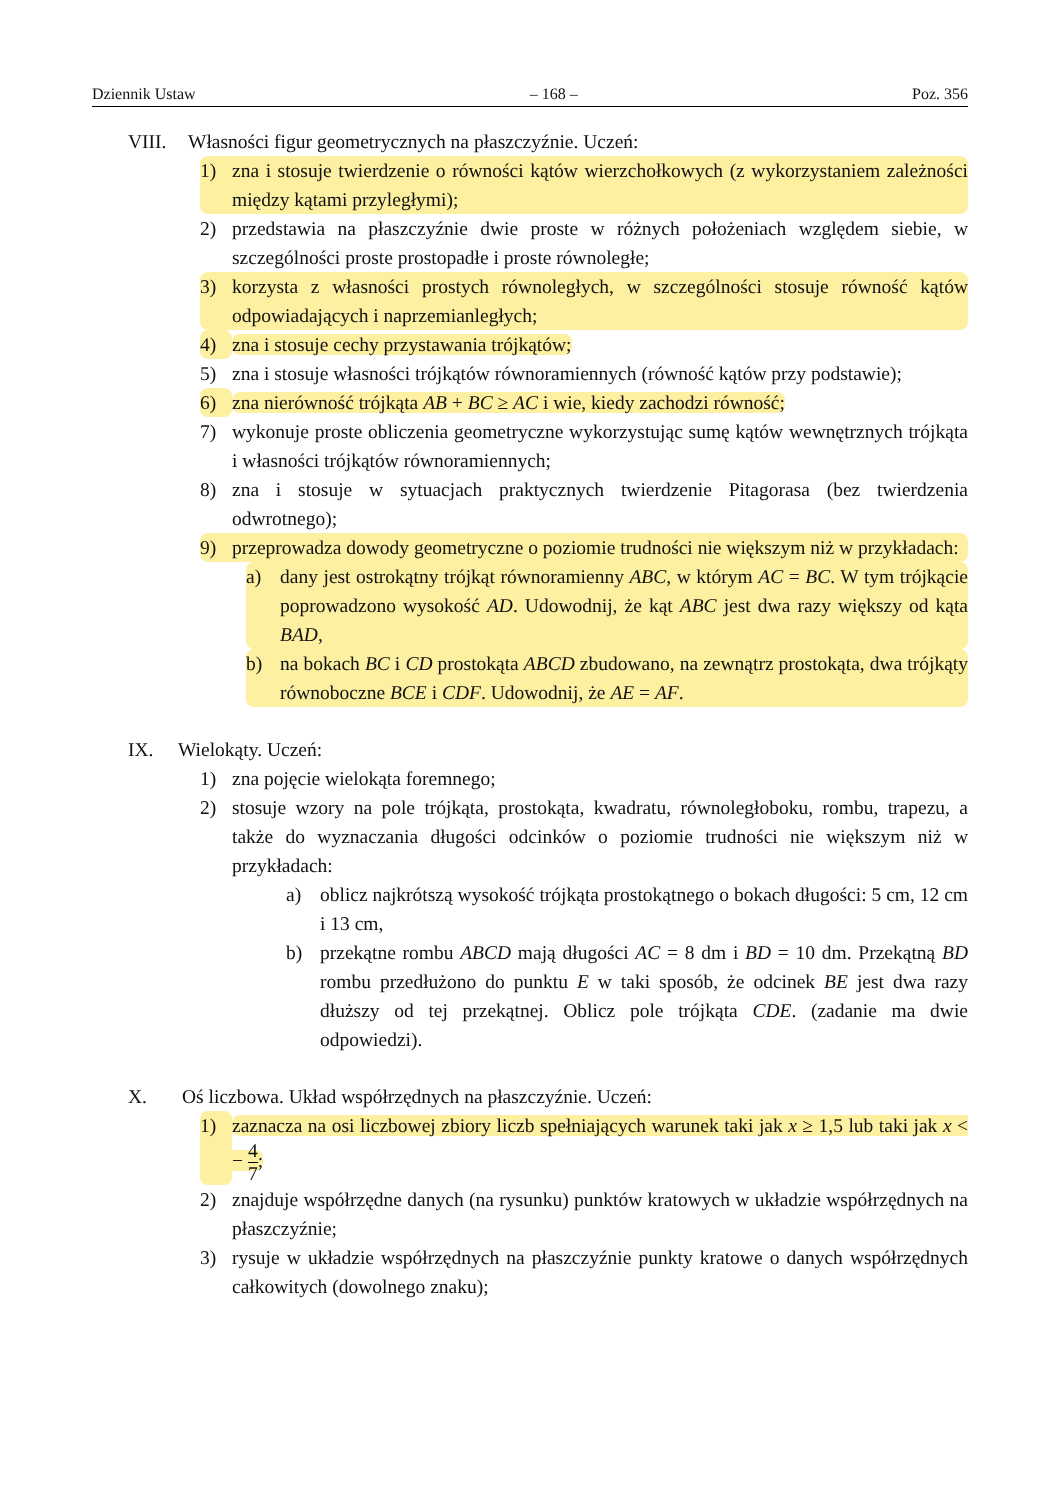Dziennik Ustaw – 168 – Poz. 356
VIII. Własności figur geometrycznych na płaszczyźnie. Uczeń:
1) zna i stosuje twierdzenie o równości kątów wierzchołkowych (z wykorzystaniem zależności między kątami przyległymi);
2) przedstawia na płaszczyźnie dwie proste w różnych położeniach względem siebie, w szczególności proste prostopadłe i proste równoległe;
3) korzysta z własności prostych równoległych, w szczególności stosuje równość kątów odpowiadających i naprzemianległych;
4) zna i stosuje cechy przystawania trójkątów;
5) zna i stosuje własności trójkątów równoramiennych (równość kątów przy podstawie);
6) zna nierówność trójkąta AB + BC ≥ AC i wie, kiedy zachodzi równość;
7) wykonuje proste obliczenia geometryczne wykorzystując sumę kątów wewnętrznych trójkąta i własności trójkątów równoramiennych;
8) zna i stosuje w sytuacjach praktycznych twierdzenie Pitagorasa (bez twierdzenia odwrotnego);
9) przeprowadza dowody geometryczne o poziomie trudności nie większym niż w przykładach:
a) dany jest ostrokątny trójkąt równoramienny ABC, w którym AC = BC. W tym trójkącie poprowadzono wysokość AD. Udowodnij, że kąt ABC jest dwa razy większy od kąta BAD,
b) na bokach BC i CD prostokąta ABCD zbudowano, na zewnątrz prostokąta, dwa trójkąty równoboczne BCE i CDF. Udowodnij, że AE = AF.
IX. Wielokąty. Uczeń:
1) zna pojęcie wielokąta foremnego;
2) stosuje wzory na pole trójkąta, prostokąta, kwadratu, równoległoboku, rombu, trapezu, a także do wyznaczania długości odcinków o poziomie trudności nie większym niż w przykładach:
a) oblicz najkrótszą wysokość trójkąta prostokątnego o bokach długości: 5 cm, 12 cm i 13 cm,
b) przekątne rombu ABCD mają długości AC = 8 dm i BD = 10 dm. Przekątną BD rombu przedłużono do punktu E w taki sposób, że odcinek BE jest dwa razy dłuższy od tej przekątnej. Oblicz pole trójkąta CDE. (zadanie ma dwie odpowiedzi).
X. Oś liczbowa. Układ współrzędnych na płaszczyźnie. Uczeń:
1) zaznacza na osi liczbowej zbiory liczb spełniających warunek taki jak x ≥ 1,5 lub taki jak x < − 4 7;
2) znajduje współrzędne danych (na rysunku) punktów kratowych w układzie współrzędnych na płaszczyźnie;
3) rysuje w układzie współrzędnych na płaszczyźnie punkty kratowe o danych współrzędnych całkowitych (dowolnego znaku);